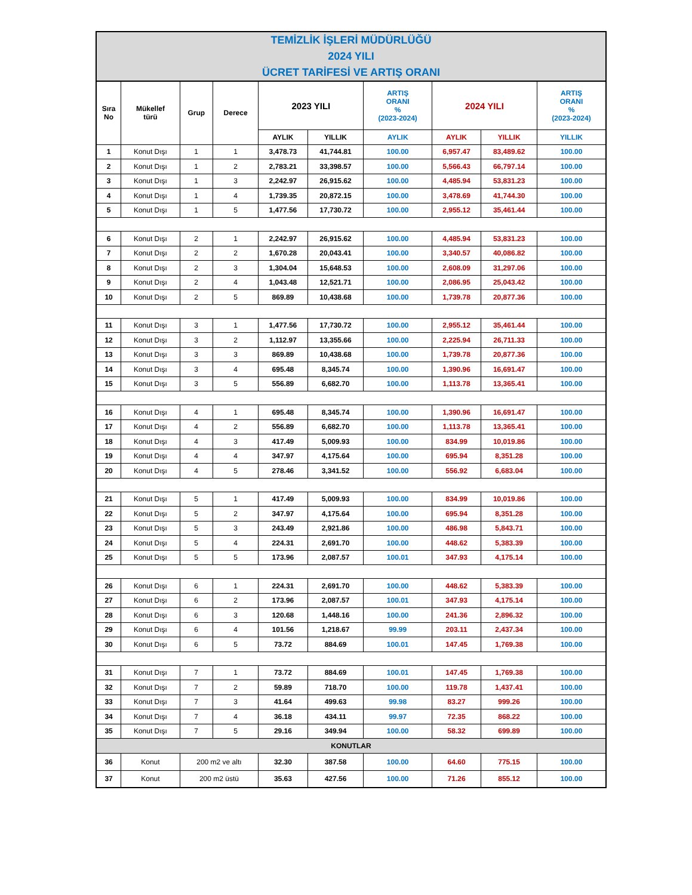| TEMİZLİK İŞLERİ MÜDÜRLÜĞÜ 2024 YILI ÜCRET TARİFESİ VE ARTIŞ ORANI | | | | | | | | | |
| Sıra No | Mükellef türü | Grup | Derece | 2023 YILI | | ARTIŞ ORANI % (2023-2024) | 2024 YILI | | ARTIŞ ORANI % (2023-2024) |
| | | | | AYLIK | YILLIK | AYLIK | AYLIK | YILLIK | YILLIK |
| 1 | Konut Dışı | 1 | 1 | 3,478.73 | 41,744.81 | 100.00 | 6,957.47 | 83,489.62 | 100.00 |
| 2 | Konut Dışı | 1 | 2 | 2,783.21 | 33,398.57 | 100.00 | 5,566.43 | 66,797.14 | 100.00 |
| 3 | Konut Dışı | 1 | 3 | 2,242.97 | 26,915.62 | 100.00 | 4,485.94 | 53,831.23 | 100.00 |
| 4 | Konut Dışı | 1 | 4 | 1,739.35 | 20,872.15 | 100.00 | 3,478.69 | 41,744.30 | 100.00 |
| 5 | Konut Dışı | 1 | 5 | 1,477.56 | 17,730.72 | 100.00 | 2,955.12 | 35,461.44 | 100.00 |
| 6 | Konut Dışı | 2 | 1 | 2,242.97 | 26,915.62 | 100.00 | 4,485.94 | 53,831.23 | 100.00 |
| 7 | Konut Dışı | 2 | 2 | 1,670.28 | 20,043.41 | 100.00 | 3,340.57 | 40,086.82 | 100.00 |
| 8 | Konut Dışı | 2 | 3 | 1,304.04 | 15,648.53 | 100.00 | 2,608.09 | 31,297.06 | 100.00 |
| 9 | Konut Dışı | 2 | 4 | 1,043.48 | 12,521.71 | 100.00 | 2,086.95 | 25,043.42 | 100.00 |
| 10 | Konut Dışı | 2 | 5 | 869.89 | 10,438.68 | 100.00 | 1,739.78 | 20,877.36 | 100.00 |
| 11 | Konut Dışı | 3 | 1 | 1,477.56 | 17,730.72 | 100.00 | 2,955.12 | 35,461.44 | 100.00 |
| 12 | Konut Dışı | 3 | 2 | 1,112.97 | 13,355.66 | 100.00 | 2,225.94 | 26,711.33 | 100.00 |
| 13 | Konut Dışı | 3 | 3 | 869.89 | 10,438.68 | 100.00 | 1,739.78 | 20,877.36 | 100.00 |
| 14 | Konut Dışı | 3 | 4 | 695.48 | 8,345.74 | 100.00 | 1,390.96 | 16,691.47 | 100.00 |
| 15 | Konut Dışı | 3 | 5 | 556.89 | 6,682.70 | 100.00 | 1,113.78 | 13,365.41 | 100.00 |
| 16 | Konut Dışı | 4 | 1 | 695.48 | 8,345.74 | 100.00 | 1,390.96 | 16,691.47 | 100.00 |
| 17 | Konut Dışı | 4 | 2 | 556.89 | 6,682.70 | 100.00 | 1,113.78 | 13,365.41 | 100.00 |
| 18 | Konut Dışı | 4 | 3 | 417.49 | 5,009.93 | 100.00 | 834.99 | 10,019.86 | 100.00 |
| 19 | Konut Dışı | 4 | 4 | 347.97 | 4,175.64 | 100.00 | 695.94 | 8,351.28 | 100.00 |
| 20 | Konut Dışı | 4 | 5 | 278.46 | 3,341.52 | 100.00 | 556.92 | 6,683.04 | 100.00 |
| 21 | Konut Dışı | 5 | 1 | 417.49 | 5,009.93 | 100.00 | 834.99 | 10,019.86 | 100.00 |
| 22 | Konut Dışı | 5 | 2 | 347.97 | 4,175.64 | 100.00 | 695.94 | 8,351.28 | 100.00 |
| 23 | Konut Dışı | 5 | 3 | 243.49 | 2,921.86 | 100.00 | 486.98 | 5,843.71 | 100.00 |
| 24 | Konut Dışı | 5 | 4 | 224.31 | 2,691.70 | 100.00 | 448.62 | 5,383.39 | 100.00 |
| 25 | Konut Dışı | 5 | 5 | 173.96 | 2,087.57 | 100.01 | 347.93 | 4,175.14 | 100.00 |
| 26 | Konut Dışı | 6 | 1 | 224.31 | 2,691.70 | 100.00 | 448.62 | 5,383.39 | 100.00 |
| 27 | Konut Dışı | 6 | 2 | 173.96 | 2,087.57 | 100.01 | 347.93 | 4,175.14 | 100.00 |
| 28 | Konut Dışı | 6 | 3 | 120.68 | 1,448.16 | 100.00 | 241.36 | 2,896.32 | 100.00 |
| 29 | Konut Dışı | 6 | 4 | 101.56 | 1,218.67 | 99.99 | 203.11 | 2,437.34 | 100.00 |
| 30 | Konut Dışı | 6 | 5 | 73.72 | 884.69 | 100.01 | 147.45 | 1,769.38 | 100.00 |
| 31 | Konut Dışı | 7 | 1 | 73.72 | 884.69 | 100.01 | 147.45 | 1,769.38 | 100.00 |
| 32 | Konut Dışı | 7 | 2 | 59.89 | 718.70 | 100.00 | 119.78 | 1,437.41 | 100.00 |
| 33 | Konut Dışı | 7 | 3 | 41.64 | 499.63 | 99.98 | 83.27 | 999.26 | 100.00 |
| 34 | Konut Dışı | 7 | 4 | 36.18 | 434.11 | 99.97 | 72.35 | 868.22 | 100.00 |
| 35 | Konut Dışı | 7 | 5 | 29.16 | 349.94 | 100.00 | 58.32 | 699.89 | 100.00 |
| KONUTLAR | | | | | | | | | |
| 36 | Konut | 200 m2 ve altı | | 32.30 | 387.58 | 100.00 | 64.60 | 775.15 | 100.00 |
| 37 | Konut | 200 m2 üstü | | 35.63 | 427.56 | 100.00 | 71.26 | 855.12 | 100.00 |